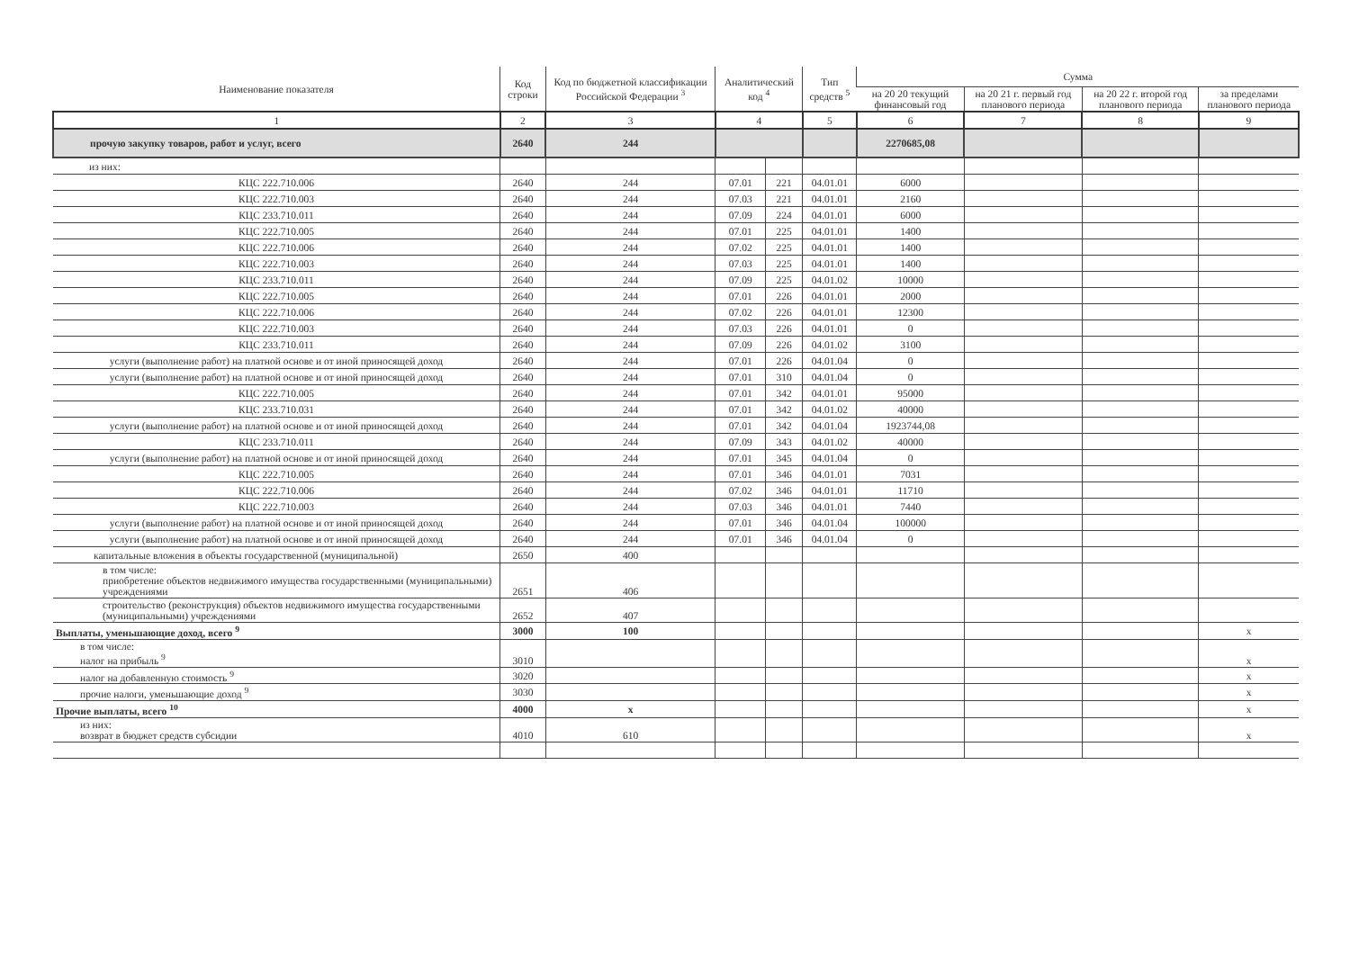| Наименование показателя | Код строки | Код по бюджетной классификации Российской Федерации <sup>3</sup> | Аналитический код <sup>4</sup> | | Тип средств <sup>5</sup> | Сумма | | | |
| --- | --- | --- | --- | --- | --- | --- | --- | --- | --- |
| | | | | | | на 20 20 текущий финансовый год | на 20 21 г. первый год планового периода | на 20 22 г. второй год планового периода | за пределами планового периода |
| 1 | 2 | 3 | 4 | | 5 | 6 | 7 | 8 | 9 |
| прочую закупку товаров, работ и услуг, всего | 2640 | 244 | | | | 2270685,08 | | | |
| из них: | | | | | | | | | |
| КЦС 222.710.006 | 2640 | 244 | 07.01 | 221 | 04.01.01 | 6000 | | | |
| КЦС 222.710.003 | 2640 | 244 | 07.03 | 221 | 04.01.01 | 2160 | | | |
| КЦС 233.710.011 | 2640 | 244 | 07.09 | 224 | 04.01.01 | 6000 | | | |
| КЦС 222.710.005 | 2640 | 244 | 07.01 | 225 | 04.01.01 | 1400 | | | |
| КЦС 222.710.006 | 2640 | 244 | 07.02 | 225 | 04.01.01 | 1400 | | | |
| КЦС 222.710.003 | 2640 | 244 | 07.03 | 225 | 04.01.01 | 1400 | | | |
| КЦС 233.710.011 | 2640 | 244 | 07.09 | 225 | 04.01.02 | 10000 | | | |
| КЦС 222.710.005 | 2640 | 244 | 07.01 | 226 | 04.01.01 | 2000 | | | |
| КЦС 222.710.006 | 2640 | 244 | 07.02 | 226 | 04.01.01 | 12300 | | | |
| КЦС 222.710.003 | 2640 | 244 | 07.03 | 226 | 04.01.01 | 0 | | | |
| КЦС 233.710.011 | 2640 | 244 | 07.09 | 226 | 04.01.02 | 3100 | | | |
| услуги (выполнение работ) на платной основе и от иной приносящей доход | 2640 | 244 | 07.01 | 226 | 04.01.04 | 0 | | | |
| услуги (выполнение работ) на платной основе и от иной приносящей доход | 2640 | 244 | 07.01 | 310 | 04.01.04 | 0 | | | |
| КЦС 222.710.005 | 2640 | 244 | 07.01 | 342 | 04.01.01 | 95000 | | | |
| КЦС 233.710.031 | 2640 | 244 | 07.01 | 342 | 04.01.02 | 40000 | | | |
| услуги (выполнение работ) на платной основе и от иной приносящей доход | 2640 | 244 | 07.01 | 342 | 04.01.04 | 1923744,08 | | | |
| КЦС 233.710.011 | 2640 | 244 | 07.09 | 343 | 04.01.02 | 40000 | | | |
| услуги (выполнение работ) на платной основе и от иной приносящей доход | 2640 | 244 | 07.01 | 345 | 04.01.04 | 0 | | | |
| КЦС 222.710.005 | 2640 | 244 | 07.01 | 346 | 04.01.01 | 7031 | | | |
| КЦС 222.710.006 | 2640 | 244 | 07.02 | 346 | 04.01.01 | 11710 | | | |
| КЦС 222.710.003 | 2640 | 244 | 07.03 | 346 | 04.01.01 | 7440 | | | |
| услуги (выполнение работ) на платной основе и от иной приносящей доход | 2640 | 244 | 07.01 | 346 | 04.01.04 | 100000 | | | |
| услуги (выполнение работ) на платной основе и от иной приносящей доход | 2640 | 244 | 07.01 | 346 | 04.01.04 | 0 | | | |
| капитальные вложения в объекты государственной (муниципальной) | 2650 | 400 | | | | | | | |
| в том числе: приобретение объектов недвижимого имущества государственными (муниципальными) учреждениями | 2651 | 406 | | | | | | | |
| строительство (реконструкция) объектов недвижимого имущества государственными (муниципальными) учреждениями | 2652 | 407 | | | | | | | |
| Выплаты, уменьшающие доход, всего <sup>9</sup> | 3000 | 100 | | | | | | | х |
| в том числе: налог на прибыль <sup>9</sup> | 3010 | | | | | | | | х |
| налог на добавленную стоимость <sup>9</sup> | 3020 | | | | | | | | х |
| прочие налоги, уменьшающие доход <sup>9</sup> | 3030 | | | | | | | | х |
| Прочие выплаты, всего <sup>10</sup> | 4000 | х | | | | | | | х |
| из них: возврат в бюджет средств субсидии | 4010 | 610 | | | | | | | х |